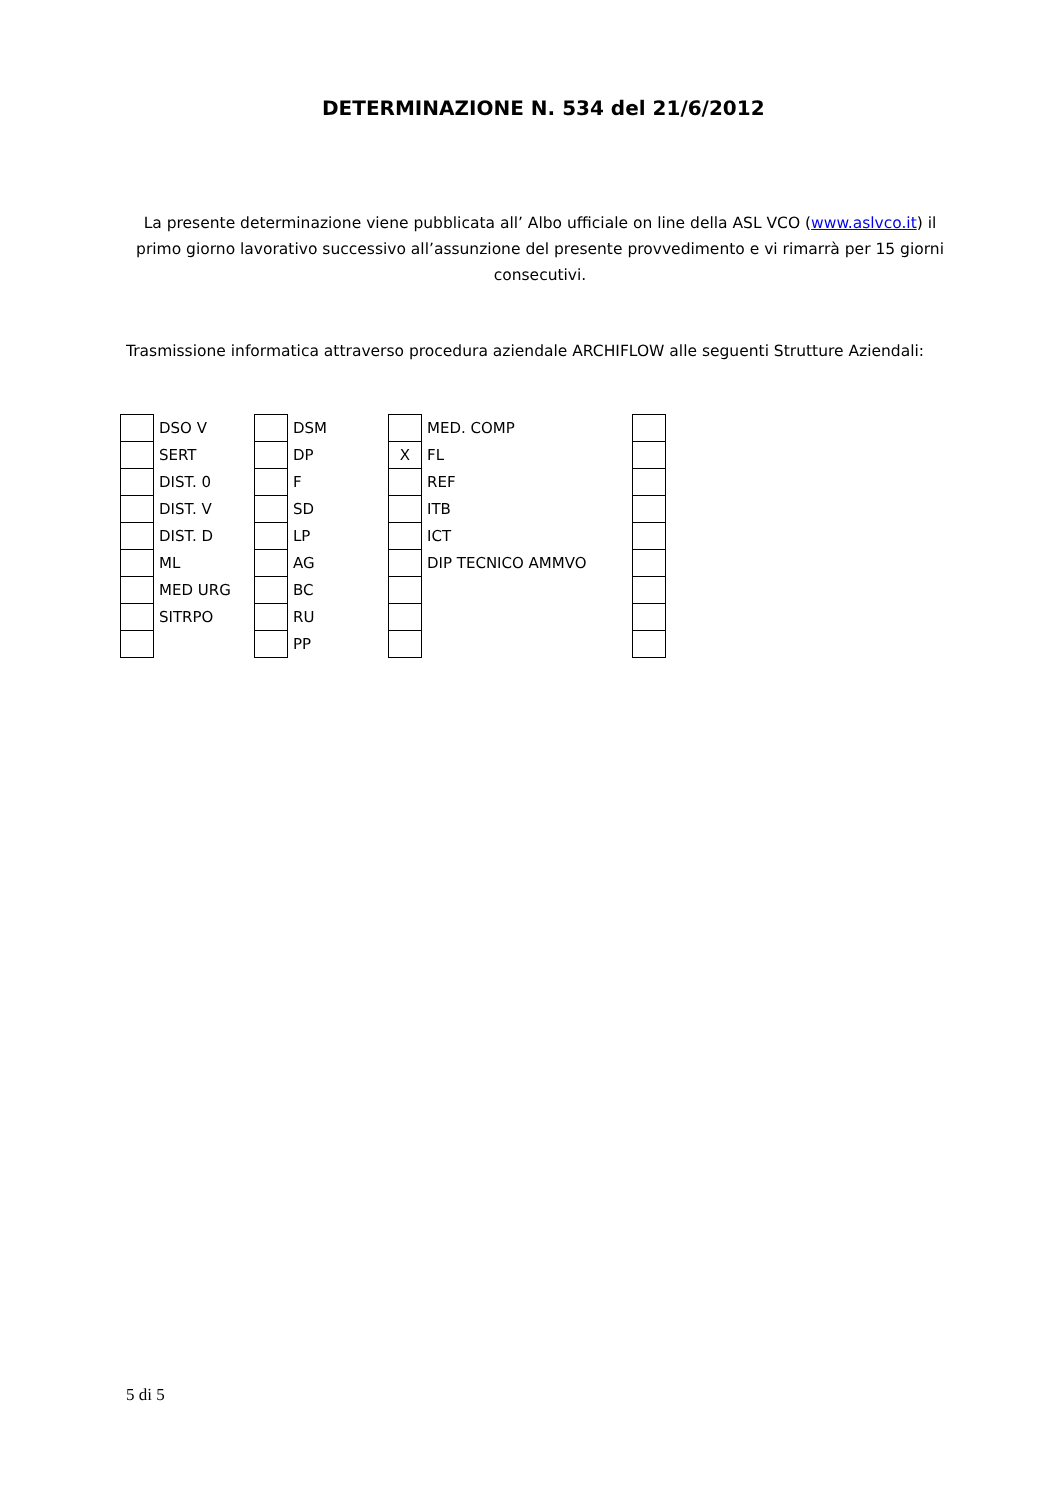DETERMINAZIONE N. 534 del 21/6/2012
La presente determinazione viene pubblicata all’ Albo ufficiale on line della ASL VCO (www.aslvco.it) il primo giorno lavorativo successivo all’assunzione del presente provvedimento e vi rimarrà per 15 giorni consecutivi.
Trasmissione informatica attraverso procedura aziendale ARCHIFLOW alle seguenti Strutture Aziendali:
| | DSO V | | DSM | | MED. COMP | |
| | SERT | | DP | X | FL | |
| | DIST. 0 | | F | | REF | |
| | DIST. V | | SD | | ITB | |
| | DIST. D | | LP | | ICT | |
| | ML | | AG | | DIP TECNICO AMMVO | |
| | MED URG | | BC | | | |
| | SITRPO | | RU | | | |
| | | | PP | | | |
5 di 5